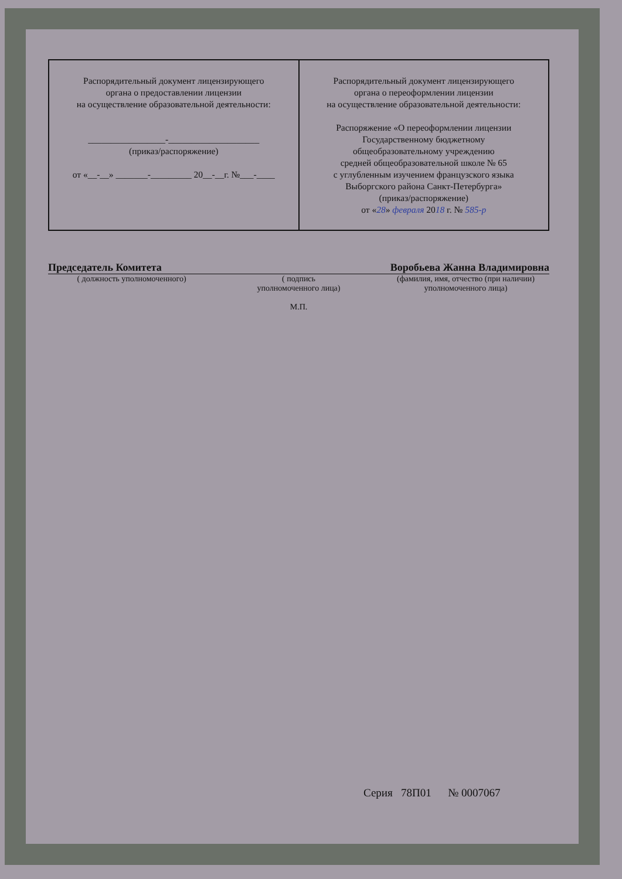| Распорядительный документ лицензирующего органа о предоставлении лицензии на осуществление образовательной деятельности: _________________-____________________ (приказ/распоряжение) от «__-__» _______-_________ 20__-__г. №___-____ | Распорядительный документ лицензирующего органа о переоформлении лицензии на осуществление образовательной деятельности: Распоряжение «О переоформлении лицензии Государственному бюджетному общеобразовательному учреждению средней общеобразовательной школе № 65 с углубленным изучением французского языка Выборгского района Санкт-Петербурга» (приказ/распоряжение) от « 28 » февраля 20 18 г. № 585-р |
Председатель Комитета Воробьева Жанна Владимировна
( должность уполномоченного) ( подпись
уполномоченного лица)
М.П.
(фамилия, имя, отчество (при наличии)
уполномоченного лица)
Серия 78П01 № 0007067